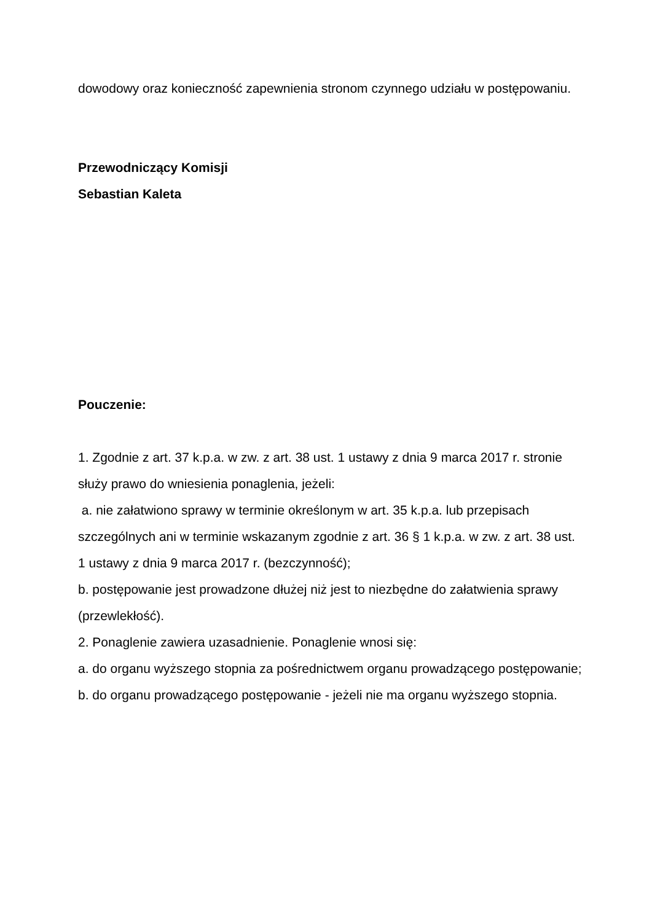dowodowy oraz konieczność zapewnienia stronom czynnego udziału w postępowaniu.
Przewodniczący Komisji
Sebastian Kaleta
Pouczenie:
1. Zgodnie z art. 37 k.p.a. w zw. z art. 38 ust. 1 ustawy z dnia 9 marca 2017 r. stronie służy prawo do wniesienia ponaglenia, jeżeli:
a. nie załatwiono sprawy w terminie określonym w art. 35 k.p.a. lub przepisach szczególnych ani w terminie wskazanym zgodnie z art. 36 § 1 k.p.a. w zw. z art. 38 ust. 1 ustawy z dnia 9 marca 2017 r. (bezczynność);
b. postępowanie jest prowadzone dłużej niż jest to niezbędne do załatwienia sprawy (przewlekłość).
2. Ponaglenie zawiera uzasadnienie. Ponaglenie wnosi się:
a. do organu wyższego stopnia za pośrednictwem organu prowadzącego postępowanie;
b. do organu prowadzącego postępowanie - jeżeli nie ma organu wyższego stopnia.